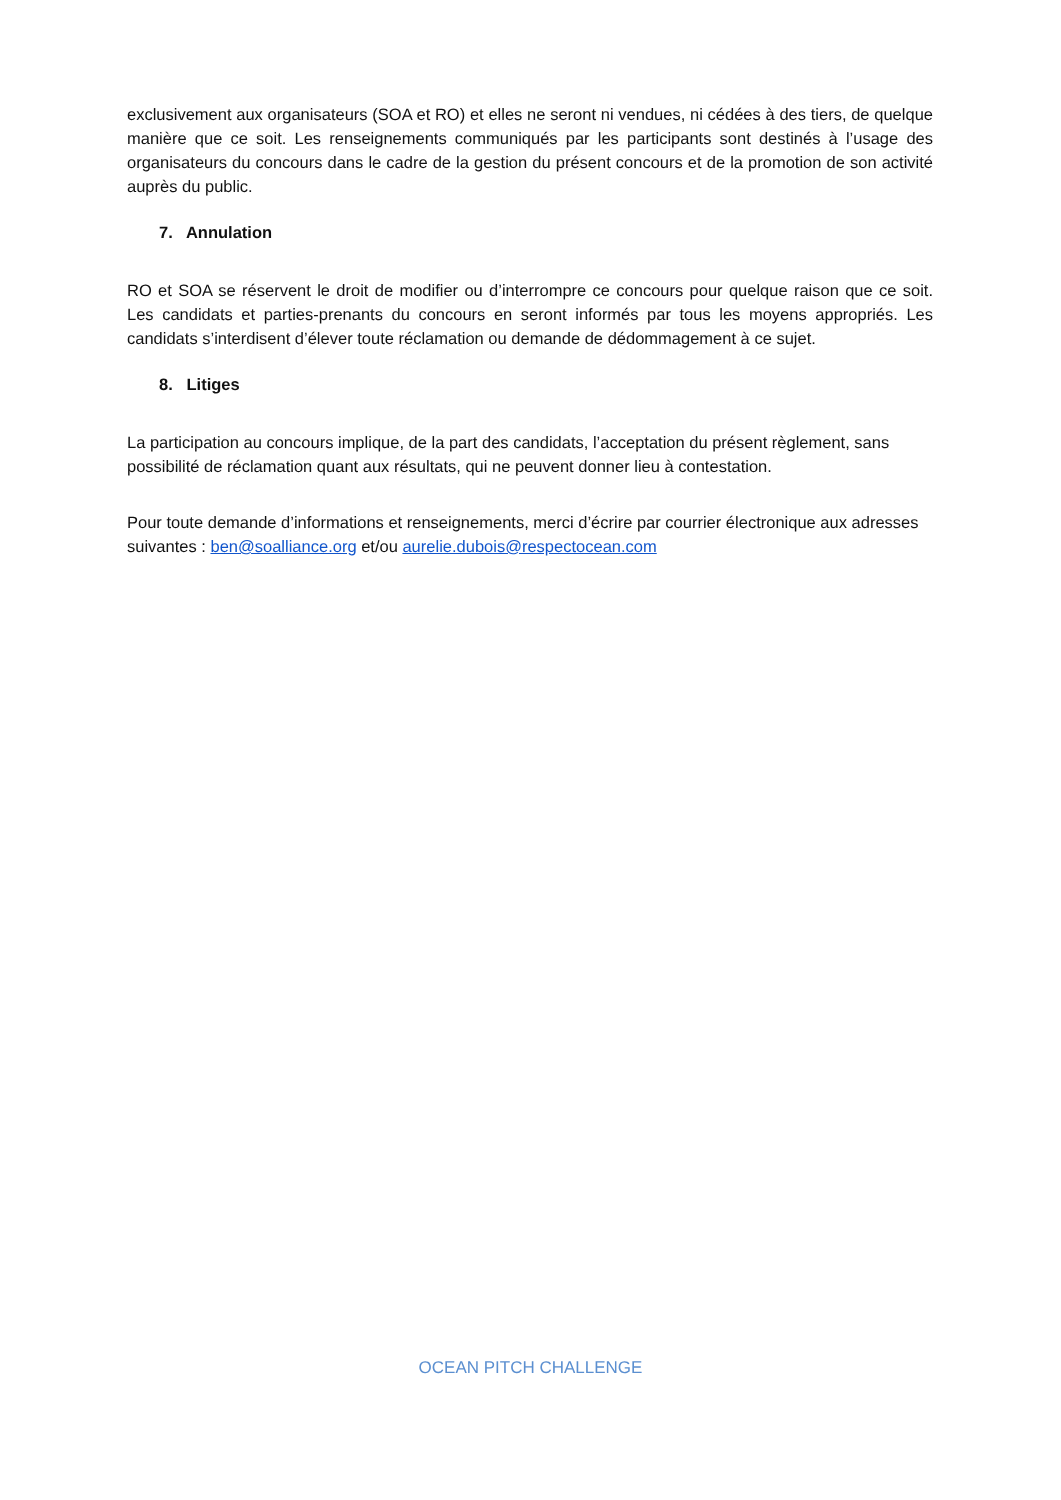exclusivement aux organisateurs (SOA et RO) et elles ne seront ni vendues, ni cédées à des tiers, de quelque manière que ce soit. Les renseignements communiqués par les participants sont destinés à l’usage des organisateurs du concours dans le cadre de la gestion du présent concours et de la promotion de son activité auprès du public.
7. Annulation
RO et SOA se réservent le droit de modifier ou d’interrompre ce concours pour quelque raison que ce soit. Les candidats et parties-prenants du concours en seront informés par tous les moyens appropriés. Les candidats s’interdisent d’élever toute réclamation ou demande de dédommagement à ce sujet.
8. Litiges
La participation au concours implique, de la part des candidats, l’acceptation du présent règlement, sans possibilité de réclamation quant aux résultats, qui ne peuvent donner lieu à contestation.
Pour toute demande d’informations et renseignements, merci d’écrire par courrier électronique aux adresses suivantes : ben@soalliance.org et/ou aurelie.dubois@respectocean.com
OCEAN PITCH CHALLENGE